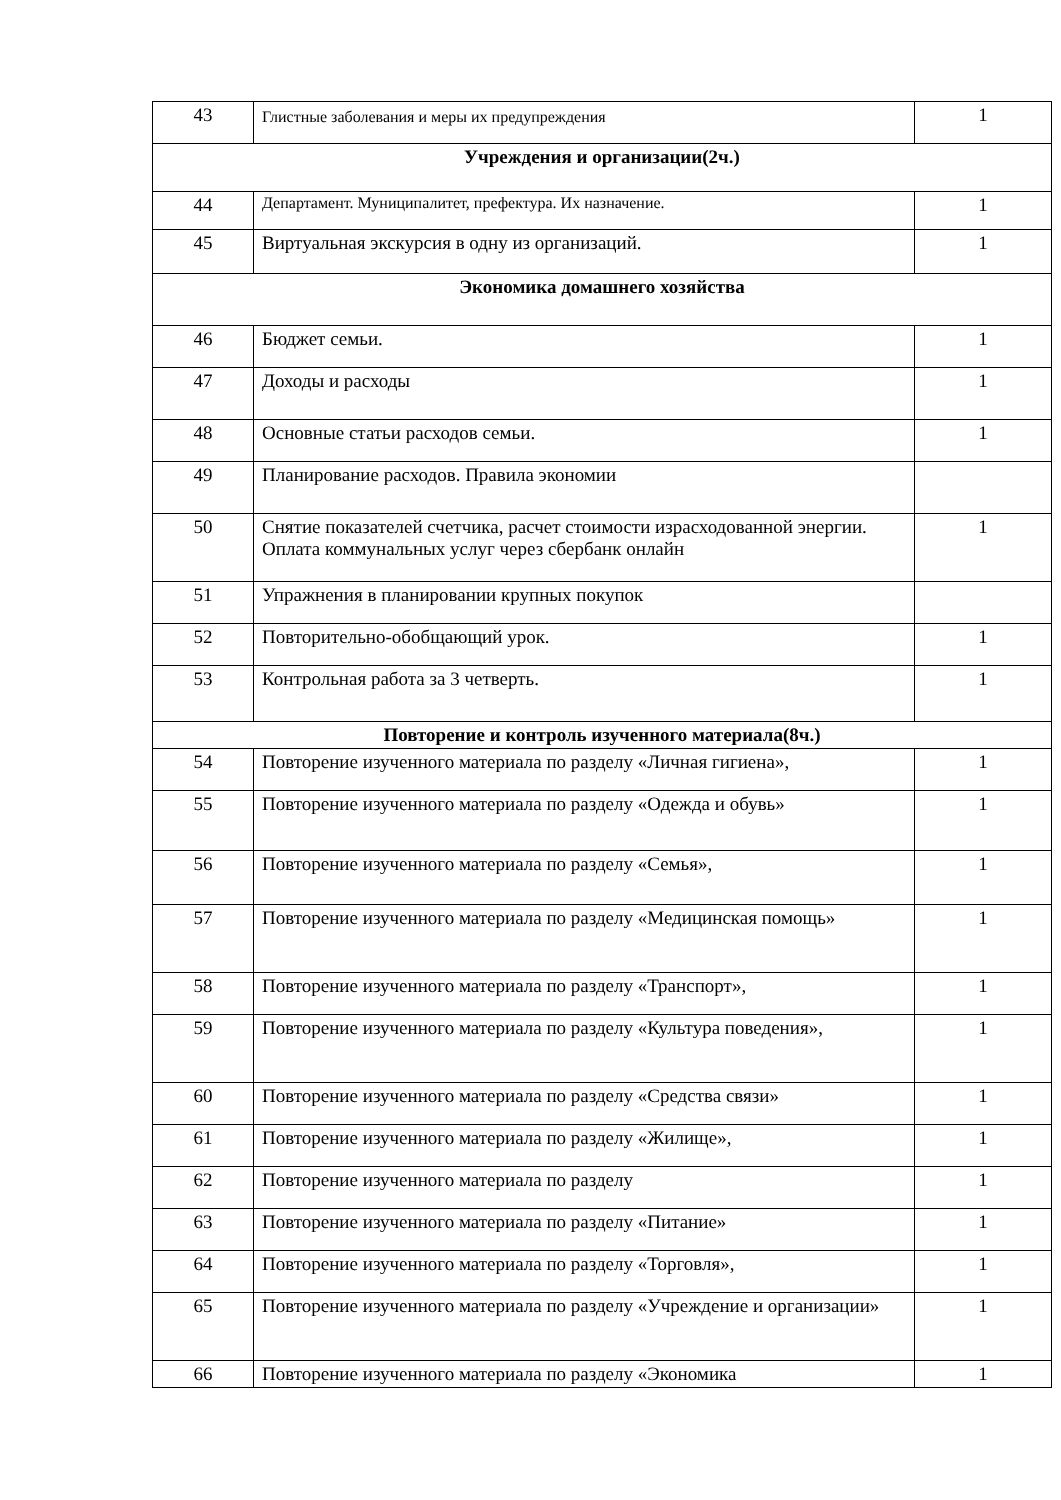| 43 | Глистные заболевания и меры их предупреждения | 1 |
| Учреждения и организации(2ч.) | | |
| 44 | Департамент. Муниципалитет, префектура. Их назначение. | 1 |
| 45 | Виртуальная экскурсия в одну из организаций. | 1 |
| Экономика домашнего хозяйства | | |
| 46 | Бюджет семьи. | 1 |
| 47 | Доходы и расходы | 1 |
| 48 | Основные статьи расходов семьи. | 1 |
| 49 | Планирование расходов. Правила экономии | |
| 50 | Снятие показателей счетчика, расчет стоимости израсходованной энергии. Оплата коммунальных услуг через сбербанк онлайн | 1 |
| 51 | Упражнения в планировании крупных покупок | |
| 52 | Повторительно-обобщающий урок. | 1 |
| 53 | Контрольная работа за 3 четверть. | 1 |
| Повторение и контроль изученного материала(8ч.) | | |
| 54 | Повторение изученного материала по разделу «Личная гигиена», | 1 |
| 55 | Повторение изученного материала по разделу «Одежда и обувь» | 1 |
| 56 | Повторение изученного материала по разделу «Семья», | 1 |
| 57 | Повторение изученного материала по разделу «Медицинская помощь» | 1 |
| 58 | Повторение изученного материала по разделу «Транспорт», | 1 |
| 59 | Повторение изученного материала по разделу «Культура поведения», | 1 |
| 60 | Повторение изученного материала по разделу «Средства связи» | 1 |
| 61 | Повторение изученного материала по разделу «Жилище», | 1 |
| 62 | Повторение изученного материала по разделу | 1 |
| 63 | Повторение изученного материала по разделу «Питание» | 1 |
| 64 | Повторение изученного материала по разделу «Торговля», | 1 |
| 65 | Повторение изученного материала по разделу «Учреждение и организации» | 1 |
| 66 | Повторение изученного материала по разделу «Экономика | 1 |